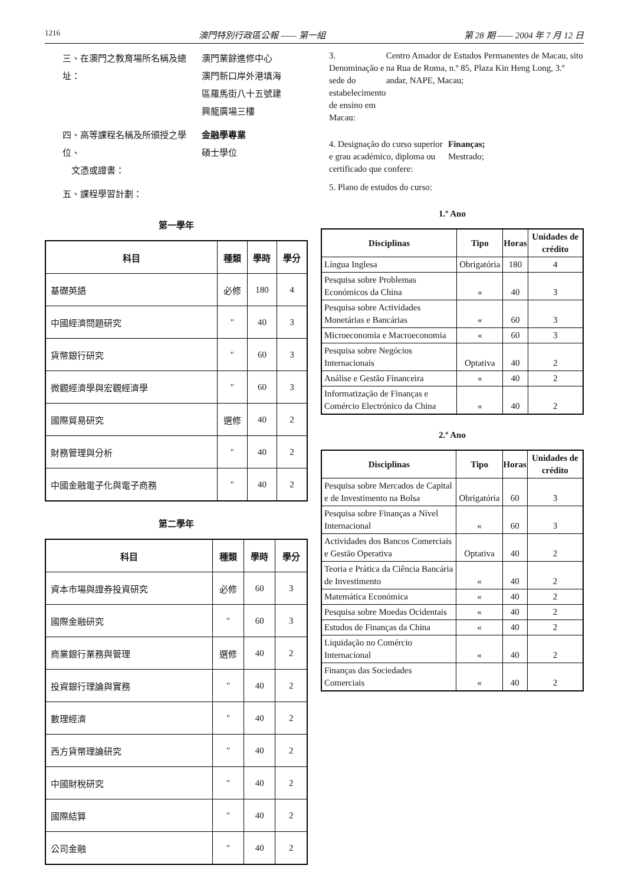1216 澳門特別行政區公報 —— 第一組 第 28 期 —— 2004 年 7 月 12 日
三、在澳門之教育場所名稱及總址： 澳門業餘進修中心
澳門新口岸外港填海
區羅馬街八十五號建
興龍廣場三樓
四、高等課程名稱及所頒授之學位、
文憑或證書：
金融學專業
碩士學位
五、課程學習計劃：
第一學年
| 科目 | 種類 | 學時 | 學分 |
| --- | --- | --- | --- |
| 基礎英語 | 必修 | 180 | 4 |
| 中國經濟問題研究 | " | 40 | 3 |
| 貨幣銀行研究 | " | 60 | 3 |
| 微觀經濟學與宏觀經濟學 | " | 60 | 3 |
| 國際貿易研究 | 選修 | 40 | 2 |
| 財務管理與分析 | " | 40 | 2 |
| 中國金融電子化與電子商務 | " | 40 | 2 |
第二學年
| 科目 | 種類 | 學時 | 學分 |
| --- | --- | --- | --- |
| 資本市場與證券投資研究 | 必修 | 60 | 3 |
| 國際金融研究 | " | 60 | 3 |
| 商業銀行業務與管理 | 選修 | 40 | 2 |
| 投資銀行理論與實務 | " | 40 | 2 |
| 數理經濟 | " | 40 | 2 |
| 西方貨幣理論研究 | " | 40 | 2 |
| 中國財稅研究 | " | 40 | 2 |
| 國際結算 | " | 40 | 2 |
| 公司金融 | " | 40 | 2 |
3. Denominação e sede do estabelecimento de ensino em Macau:
Centro Amador de Estudos Permanentes de Macau, sito na Rua de Roma, n.º 85, Plaza Kin Heng Long, 3.º andar, NAPE, Macau;
4. Designação do curso superior e grau académico, diploma ou certificado que confere:
Finanças;
Mestrado;
5. Plano de estudos do curso:
1.º Ano
| Disciplinas | Tipo | Horas | Unidades de crédito |
| --- | --- | --- | --- |
| Língua Inglesa | Obrigatória | 180 | 4 |
| Pesquisa sobre Problemas Económicos da China | « | 40 | 3 |
| Pesquisa sobre Actividades Monetárias e Bancárias | « | 60 | 3 |
| Microeconomia e Macroeconomia | « | 60 | 3 |
| Pesquisa sobre Negócios Internacionais | Optativa | 40 | 2 |
| Análise e Gestão Financeira | « | 40 | 2 |
| Informatização de Finanças e Comércio Electrónico da China | « | 40 | 2 |
2.º Ano
| Disciplinas | Tipo | Horas | Unidades de crédito |
| --- | --- | --- | --- |
| Pesquisa sobre Mercados de Capital e de Investimento na Bolsa | Obrigatória | 60 | 3 |
| Pesquisa sobre Finanças a Nível Internacional | « | 60 | 3 |
| Actividades dos Bancos Comerciais e Gestão Operativa | Optativa | 40 | 2 |
| Teoria e Prática da Ciência Bancária de Investimento | « | 40 | 2 |
| Matemática Económica | « | 40 | 2 |
| Pesquisa sobre Moedas Ocidentais | « | 40 | 2 |
| Estudos de Finanças da China | « | 40 | 2 |
| Liquidação no Comércio Internacional | « | 40 | 2 |
| Finanças das Sociedades Comerciais | « | 40 | 2 |